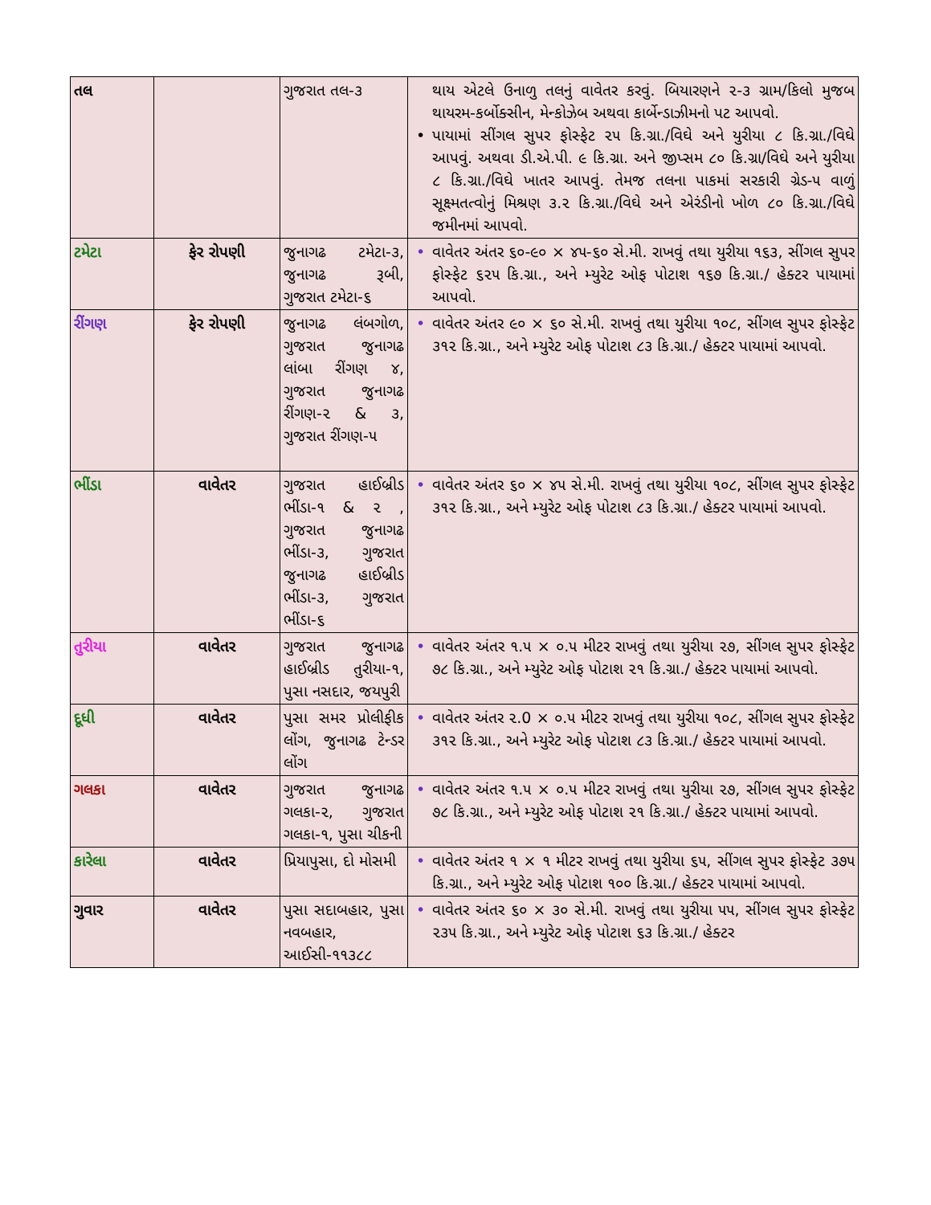| તલ | | ગુજરાત તલ-૩ | થાય એટલે ઉનાળુ તલનું વાવેતર કરવું. બિયારણને ૨-૩ ગ્રામ/કિલો મુજબ થાયરમ-કર્બોક્સીન, મેન્કોઝેબ અથવા કાર્બેન્ડાઝીમનો પટ આપવો. • પાયામાં સીંગલ સુપર ફોસ્ફેટ ૨૫ કિ.ગ્રા./વિઘે અને યુરીયા ૮ કિ.ગ્રા./વિઘે આપવું. અથવા ડી.એ.પી. ૯ કિ.ગ્રા. અને જીપ્સમ ૮૦ કિ.ગ્રા/વિઘે અને યુરીયા ૮ કિ.ગ્રા./વિઘે ખાતર આપવું. તેમજ તલના પાકમાં સરકારી ગ્રેડ-૫ વાળું સૂક્ષ્મતત્વોનું મિશ્રણ ૩.૨ કિ.ગ્રા./વિઘે અને એરંડીનો ખોળ ૮૦ કિ.ગ્રા./વિઘે જમીનમાં આપવો. |
| ટમેટા | ફેર રોપણી | જુનાગઢ ટમેટા-૩, જુનાગઢ રૂબી, ગુજરાત ટમેટા-૬ | • વાવેતર અંતર ૬૦-૯૦ × ૪૫-૬૦ સે.મી. રાખવું તથા યુરીયા ૧૬૩, સીંગલ સુપર ફોસ્ફેટ ૬૨૫ કિ.ગ્રા., અને મ્યુરેટ ઓફ પોટાશ ૧૬૭ કિ.ગ્રા./ હેક્ટર પાયામાં આપવો. |
| રીંગણ | ફેર રોપણી | જુનાગઢ લંબગોળ, ગુજરાત જુનાગઢ લાંબા રીંગણ ૪, ગુજરાત જુનાગઢ રીંગણ-૨ & ૩, ગુજરાત રીંગણ-૫ | • વાવેતર અંતર ૯૦ × ૬૦ સે.મી. રાખવું તથા યુરીયા ૧૦૮, સીંગલ સુપર ફોસ્ફેટ ૩૧૨ કિ.ગ્રા., અને મ્યુરેટ ઓફ પોટાશ ૮૩ કિ.ગ્રા./ હેક્ટર પાયામાં આપવો. |
| ભીંડા | વાવેતર | ગુજરાત હાઈબ્રીડ ભીંડા-૧ & ૨ , ગુજરાત જુનાગઢ ભીંડા-૩, ગુજરાત જુનાગઢ હાઈબ્રીડ ભીંડા-૩, ગુજરાત ભીંડા-૬ | • વાવેતર અંતર ૬૦ × ૪૫ સે.મી. રાખવું તથા યુરીયા ૧૦૮, સીંગલ સુપર ફોસ્ફેટ ૩૧૨ કિ.ગ્રા., અને મ્યુરેટ ઓફ પોટાશ ૮૩ કિ.ગ્રા./ હેક્ટર પાયામાં આપવો. |
| તુરીયા | વાવેતર | ગુજરાત જુનાગઢ હાઈબ્રીડ તુરીયા-૧, પુસા નસદાર, જયપુરી | • વાવેતર અંતર ૧.૫ × ૦.૫ મીટર રાખવું તથા યુરીયા ૨૭, સીંગલ સુપર ફોસ્ફેટ ૭૮ કિ.ગ્રા., અને મ્યુરેટ ઓફ પોટાશ ૨૧ કિ.ગ્રા./ હેક્ટર પાયામાં આપવો. |
| દૂધી | વાવેતર | પુસા સમર પ્રોલીફીક લોંગ, જુનાગઢ ટેન્ડર લોંગ | • વાવેતર અંતર ૨.0 × ૦.૫ મીટર રાખવું તથા યુરીયા ૧૦૮, સીંગલ સુપર ફોસ્ફેટ ૩૧૨ કિ.ગ્રા., અને મ્યુરેટ ઓફ પોટાશ ૮૩ કિ.ગ્રા./ હેક્ટર પાયામાં આપવો. |
| ગલકા | વાવેતર | ગુજરાત જુનાગઢ ગલકા-૨, ગુજરાત ગલકા-૧, પુસા ચીકની | • વાવેતર અંતર ૧.૫ × ૦.૫ મીટર રાખવું તથા યુરીયા ૨૭, સીંગલ સુપર ફોસ્ફેટ ૭૮ કિ.ગ્રા., અને મ્યુરેટ ઓફ પોટાશ ૨૧ કિ.ગ્રા./ હેક્ટર પાયામાં આપવો. |
| કારેલા | વાવેતર | પ્રિયાપુસા, દો મોસમી | • વાવેતર અંતર ૧ × ૧ મીટર રાખવું તથા યુરીયા ૬૫, સીંગલ સુપર ફોસ્ફેટ ૩૭૫ કિ.ગ્રા., અને મ્યુરેટ ઓફ પોટાશ ૧૦૦ કિ.ગ્રા./ હેક્ટર પાયામાં આપવો. |
| ગુવાર | વાવેતર | પુસા સદાબહાર, પુસા નવબહાર, આઈસી-૧૧૩૮૮ | • વાવેતર અંતર ૬૦ × ૩૦ સે.મી. રાખવું તથા યુરીયા ૫૫, સીંગલ સુપર ફોસ્ફેટ ૨૩૫ કિ.ગ્રા., અને મ્યુરેટ ઓફ પોટાશ ૬૩ કિ.ગ્રા./ હેક્ટર |